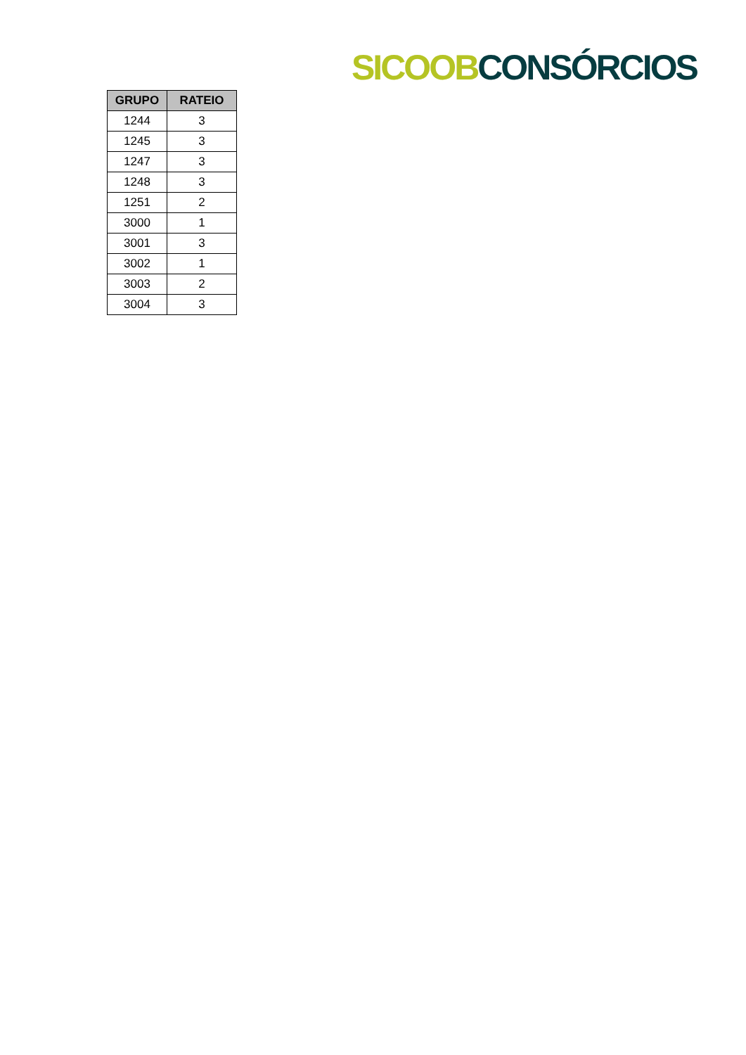SICOOB CONSÓRCIOS
| GRUPO | RATEIO |
| --- | --- |
| 1244 | 3 |
| 1245 | 3 |
| 1247 | 3 |
| 1248 | 3 |
| 1251 | 2 |
| 3000 | 1 |
| 3001 | 3 |
| 3002 | 1 |
| 3003 | 2 |
| 3004 | 3 |